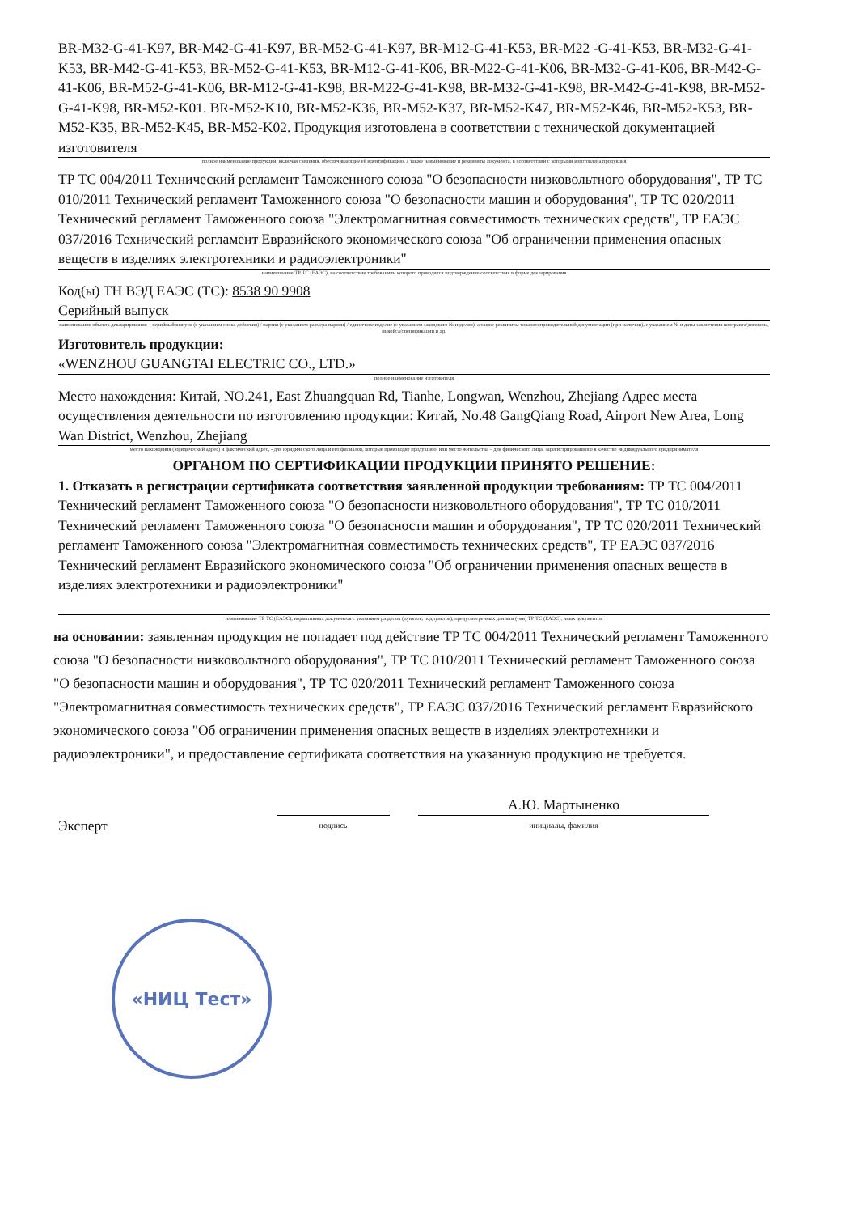BR-M32-G-41-K97, BR-M42-G-41-K97, BR-M52-G-41-K97, BR-M12-G-41-K53, BR-M22 -G-41-K53, BR-M32-G-41-K53, BR-M42-G-41-K53, BR-M52-G-41-K53, BR-M12-G-41-K06, BR-M22-G-41-K06, BR-M32-G-41-K06, BR-M42-G-41-K06, BR-M52-G-41-K06, BR-M12-G-41-K98, BR-M22-G-41-K98, BR-M32-G-41-K98, BR-M42-G-41-K98, BR-M52-G-41-K98, BR-M52-K01. BR-M52-K10, BR-M52-K36, BR-M52-K37, BR-M52-K47, BR-M52-K46, BR-M52-K53, BR-M52-K35, BR-M52-K45, BR-M52-K02. Продукция изготовлена в соответствии с технической документацией изготовителя
полное наименование продукции, включая сведения, обеспечивающие её идентификацию, а также наименование и реквизиты документа, в соответствии с которыми изготовлена продукция
ТР ТС 004/2011 Технический регламент Таможенного союза "О безопасности низковольтного оборудования", ТР ТС 010/2011 Технический регламент Таможенного союза "О безопасности машин и оборудования", ТР ТС 020/2011 Технический регламент Таможенного союза "Электромагнитная совместимость технических средств", ТР ЕАЭС 037/2016 Технический регламент Евразийского экономического союза "Об ограничении применения опасных веществ в изделиях электротехники и радиоэлектроники"
наименование ТР ТС (ЕАЭС), на соответствие требованиям которого проводится подтверждение соответствия в форме декларирования
Код(ы) ТН ВЭД ЕАЭС (ТС): 8538 90 9908
Серийный выпуск
наименование объекта декларирования – серийный выпуск (с указанием срока действия) / партия (с указанием размера партии) / единичное изделие (с указанием заводского № изделия), а также реквизиты товаросопроводительной документации (при наличии), с указанием № и даты заключения контракта/договора, инвойса/спецификации и др.
Изготовитель продукции:
«WENZHOU GUANGTAI ELECTRIC CO., LTD.»
полное наименование изготовителя
Место нахождения: Китай, NO.241, East Zhuangquan Rd, Tianhe, Longwan, Wenzhou, Zhejiang Адрес места осуществления деятельности по изготовлению продукции: Китай, No.48 GangQiang Road, Airport New Area, Long Wan District, Wenzhou, Zhejiang
место нахождения (юридический адрес) и фактический адрес, - для юридического лица и его филиалов, которые производят продукцию, или место жительства – для физического лица, зарегистрированного в качестве индивидуального предпринимателя
ОРГАНОМ ПО СЕРТИФИКАЦИИ ПРОДУКЦИИ ПРИНЯТО РЕШЕНИЕ:
1. Отказать в регистрации сертификата соответствия заявленной продукции требованиям: ТР ТС 004/2011 Технический регламент Таможенного союза "О безопасности низковольтного оборудования", ТР ТС 010/2011 Технический регламент Таможенного союза "О безопасности машин и оборудования", ТР ТС 020/2011 Технический регламент Таможенного союза "Электромагнитная совместимость технических средств", ТР ЕАЭС 037/2016 Технический регламент Евразийского экономического союза "Об ограничении применения опасных веществ в изделиях электротехники и радиоэлектроники"
наименование ТР ТС (ЕАЭС), нормативных документов с указанием разделов (пунктов, подпунктов), предусмотренных данным (-ми) ТР ТС (ЕАЭС), иных документов
на основании: заявленная продукция не попадает под действие ТР ТС 004/2011 Технический регламент Таможенного союза "О безопасности низковольтного оборудования", ТР ТС 010/2011 Технический регламент Таможенного союза "О безопасности машин и оборудования", ТР ТС 020/2011 Технический регламент Таможенного союза "Электромагнитная совместимость технических средств", ТР ЕАЭС 037/2016 Технический регламент Евразийского экономического союза "Об ограничении применения опасных веществ в изделиях электротехники и радиоэлектроники", и предоставление сертификата соответствия на указанную продукцию не требуется.
Эксперт
подпись
А.Ю. Мартыненко
инициалы, фамилия
«НИЦ Тест»